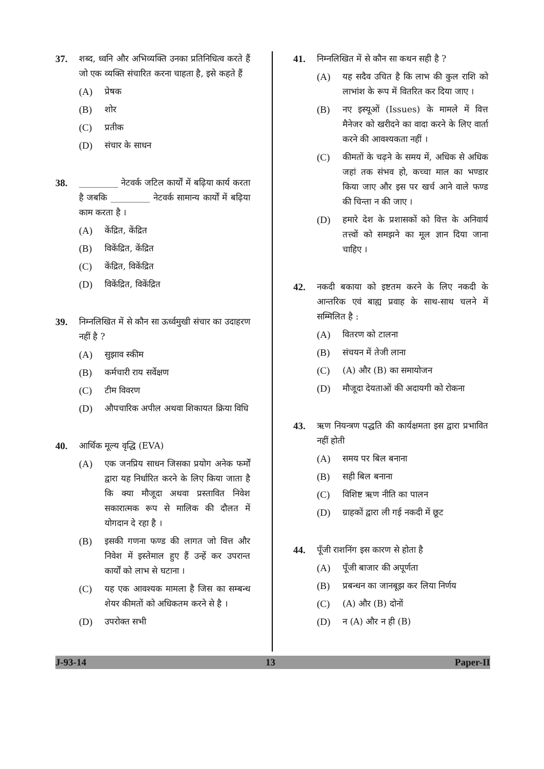37. शब्द, ध्वनि और अभिव्यक्ति उनका प्रतिनिधित्व करते हैं जो एक व्यक्ति संचारित करना चाहता है, इसे कहते हैं
(A) प्रेषक
(B) शोर
(C) प्रतीक
(D) संचार के साधन
38. _________ नेटवर्क जटिल कार्यों में बढ़िया कार्य करता है जबकि _________ नेटवर्क सामान्य कार्यों में बढ़िया काम करता है ।
(A) केंद्रित, केंद्रित
(B) विकेंद्रित, केंद्रित
(C) केंद्रित, विकेंद्रित
(D) विकेंद्रित, विकेंद्रित
39. निम्नलिखित में से कौन सा ऊर्ध्वमुखी संचार का उदाहरण नहीं है ?
(A) सुझाव स्कीम
(B) कर्मचारी राय सर्वेक्षण
(C) टीम विवरण
(D) औपचारिक अपील अथवा शिकायत क्रिया विधि
40. आर्थिक मूल्य वृद्धि (EVA)
(A) एक जनप्रिय साधन जिसका प्रयोग अनेक फर्मों द्वारा यह निर्धारित करने के लिए किया जाता है कि क्या मौजूदा अथवा प्रस्तावित निवेश सकारात्मक रूप से मालिक की दौलत में योगदान दे रहा है ।
(B) इसकी गणना फण्ड की लागत जो वित्त और निवेश में इस्तेमाल हुए हैं उन्हें कर उपरान्त कार्यों को लाभ से घटाना ।
(C) यह एक आवश्यक मामला है जिस का सम्बन्ध शेयर कीमतों को अधिकतम करने से है ।
(D) उपरोक्त सभी
41. निम्नलिखित में से कौन सा कथन सही है ?
(A) यह सदैव उचित है कि लाभ की कुल राशि को लाभांश के रूप में वितरित कर दिया जाए ।
(B) नए इस्यूओं (Issues) के मामले में वित्त मैनेजर को खरीदने का वादा करने के लिए वार्ता करने की आवश्यकता नहीं ।
(C) कीमतों के चढ़ने के समय में, अधिक से अधिक जहां तक संभव हो, कच्चा माल का भण्डार किया जाए और इस पर खर्च आने वाले फण्ड की चिन्ता न की जाए ।
(D) हमारे देश के प्रशासकों को वित्त के अनिवार्य तत्त्वों को समझने का मूल ज्ञान दिया जाना चाहिए ।
42. नकदी बकाया को इष्टतम करने के लिए नकदी के आन्तरिक एवं बाह्य प्रवाह के साथ-साथ चलने में सम्मिलित है :
(A) वितरण को टालना
(B) संचयन में तेजी लाना
(C) (A) और (B) का समायोजन
(D) मौजूदा देयताओं की अदायगी को रोकना
43. ऋण नियन्त्रण पद्धति की कार्यक्षमता इस द्वारा प्रभावित नहीं होती
(A) समय पर बिल बनाना
(B) सही बिल बनाना
(C) विशिष्ट ऋण नीति का पालन
(D) ग्राहकों द्वारा ली गई नकदी में छूट
44. पूँजी राशनिंग इस कारण से होता है
(A) पूँजी बाजार की अपूर्णता
(B) प्रबन्धन का जानबूझ कर लिया निर्णय
(C) (A) और (B) दोनों
(D) न (A) और न ही (B)
J-93-14 13 Paper-II